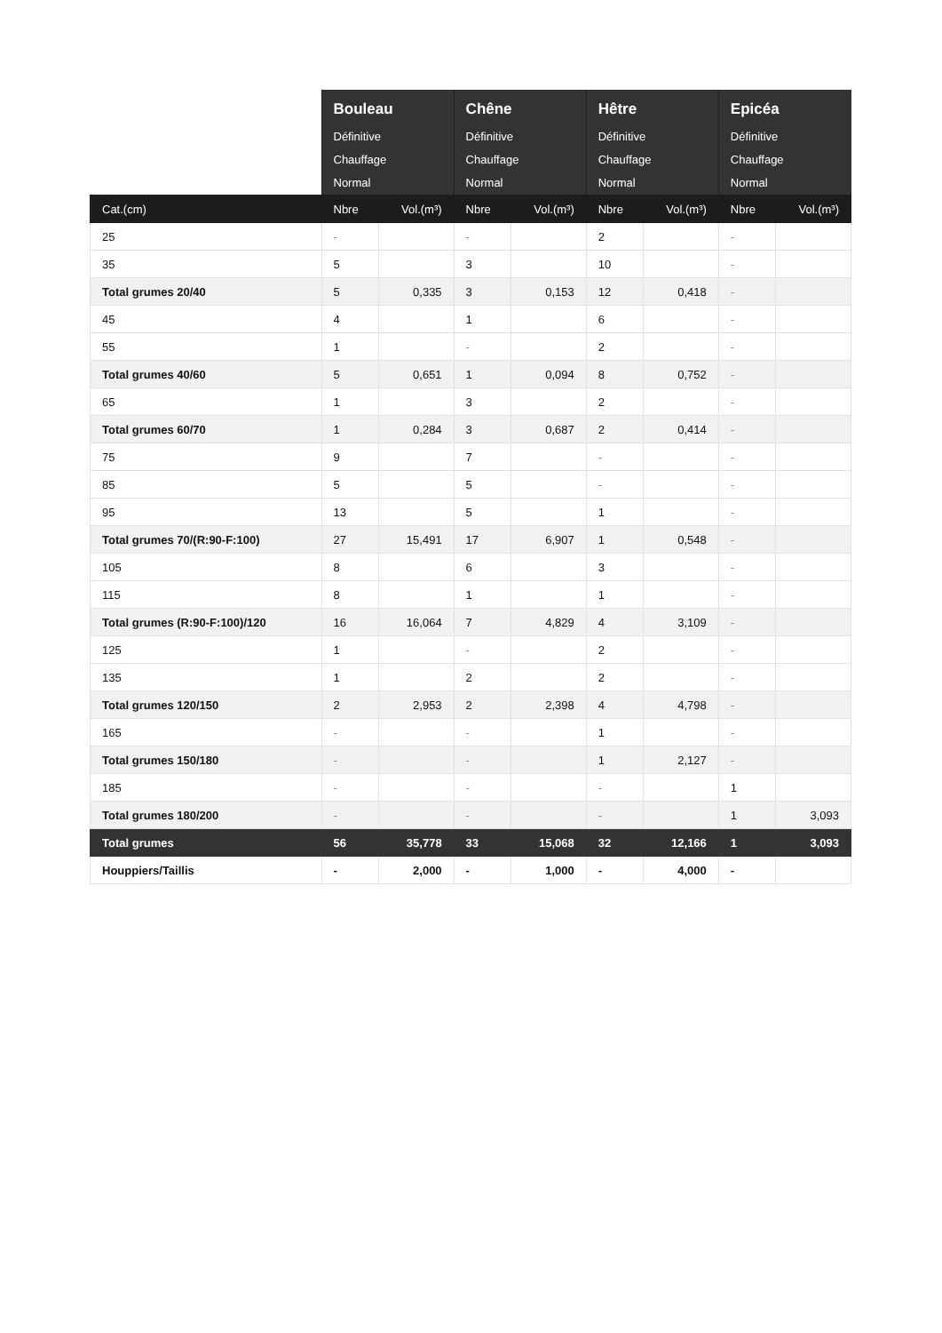| | Bouleau Définitive Chauffage Normal | | Chêne Définitive Chauffage Normal | | Hêtre Définitive Chauffage Normal | | Epicéa Définitive Chauffage Normal | |
| --- | --- | --- | --- | --- | --- | --- | --- | --- |
| Cat.(cm) | Nbre | Vol.(m³) | Nbre | Vol.(m³) | Nbre | Vol.(m³) | Nbre | Vol.(m³) |
| 25 | - | | - | | 2 | | - | |
| 35 | 5 | | 3 | | 10 | | - | |
| Total grumes 20/40 | 5 | 0,335 | 3 | 0,153 | 12 | 0,418 | - | |
| 45 | 4 | | 1 | | 6 | | - | |
| 55 | 1 | | - | | 2 | | - | |
| Total grumes 40/60 | 5 | 0,651 | 1 | 0,094 | 8 | 0,752 | - | |
| 65 | 1 | | 3 | | 2 | | - | |
| Total grumes 60/70 | 1 | 0,284 | 3 | 0,687 | 2 | 0,414 | - | |
| 75 | 9 | | 7 | | - | | - | |
| 85 | 5 | | 5 | | - | | - | |
| 95 | 13 | | 5 | | 1 | | - | |
| Total grumes 70/(R:90-F:100) | 27 | 15,491 | 17 | 6,907 | 1 | 0,548 | - | |
| 105 | 8 | | 6 | | 3 | | - | |
| 115 | 8 | | 1 | | 1 | | - | |
| Total grumes (R:90-F:100)/120 | 16 | 16,064 | 7 | 4,829 | 4 | 3,109 | - | |
| 125 | 1 | | - | | 2 | | - | |
| 135 | 1 | | 2 | | 2 | | - | |
| Total grumes 120/150 | 2 | 2,953 | 2 | 2,398 | 4 | 4,798 | - | |
| 165 | - | | - | | 1 | | - | |
| Total grumes 150/180 | - | | - | | 1 | 2,127 | - | |
| 185 | - | | - | | - | | 1 | |
| Total grumes 180/200 | - | | - | | - | | 1 | 3,093 |
| Total grumes | 56 | 35,778 | 33 | 15,068 | 32 | 12,166 | 1 | 3,093 |
| Houppiers/Taillis | - | 2,000 | - | 1,000 | - | 4,000 | - | |